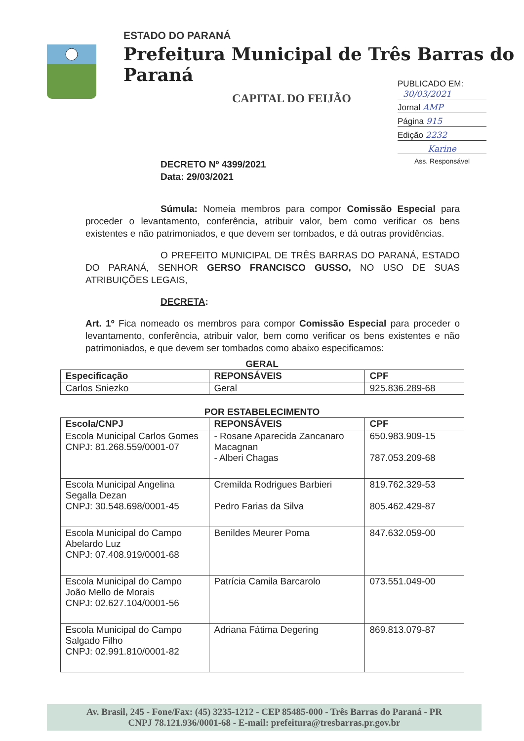ESTADO DO PARANÁ
Prefeitura Municipal de Três Barras do Paraná
CAPITAL DO FEIJÃO
PUBLICADO EM:
30/03/2021
Jornal AMP
Página 915
Edição 2232
Karine
Ass. Responsável
DECRETO Nº 4399/2021
Data: 29/03/2021
Súmula: Nomeia membros para compor Comissão Especial para proceder o levantamento, conferência, atribuir valor, bem como verificar os bens existentes e não patrimoniados, e que devem ser tombados, e dá outras providências.
O PREFEITO MUNICIPAL DE TRÊS BARRAS DO PARANÁ, ESTADO DO PARANÁ, SENHOR GERSO FRANCISCO GUSSO, NO USO DE SUAS ATRIBUIÇÕES LEGAIS,
DECRETA:
Art. 1º Fica nomeado os membros para compor Comissão Especial para proceder o levantamento, conferência, atribuir valor, bem como verificar os bens existentes e não patrimoniados, e que devem ser tombados como abaixo especificamos:
GERAL
| Especificação | REPONSÁVEIS | CPF |
| --- | --- | --- |
| Carlos Sniezko | Geral | 925.836.289-68 |
POR ESTABELECIMENTO
| Escola/CNPJ | REPONSÁVEIS | CPF |
| --- | --- | --- |
| Escola Municipal Carlos Gomes CNPJ: 81.268.559/0001-07 | - Rosane Aparecida Zancanaro Macagnan - Alberi Chagas | 650.983.909-15 787.053.209-68 |
| Escola Municipal Angelina Segalla Dezan CNPJ: 30.548.698/0001-45 | Cremilda Rodrigues Barbieri Pedro Farias da Silva | 819.762.329-53 805.462.429-87 |
| Escola Municipal do Campo Abelardo Luz CNPJ: 07.408.919/0001-68 | Benildes Meurer Poma | 847.632.059-00 |
| Escola Municipal do Campo João Mello de Morais CNPJ: 02.627.104/0001-56 | Patrícia Camila Barcarolo | 073.551.049-00 |
| Escola Municipal do Campo Salgado Filho CNPJ: 02.991.810/0001-82 | Adriana Fátima Degering | 869.813.079-87 |
Av. Brasil, 245 - Fone/Fax: (45) 3235-1212 - CEP 85485-000 - Três Barras do Paraná - PR
CNPJ 78.121.936/0001-68 - E-mail: prefeitura@tresbarras.pr.gov.br